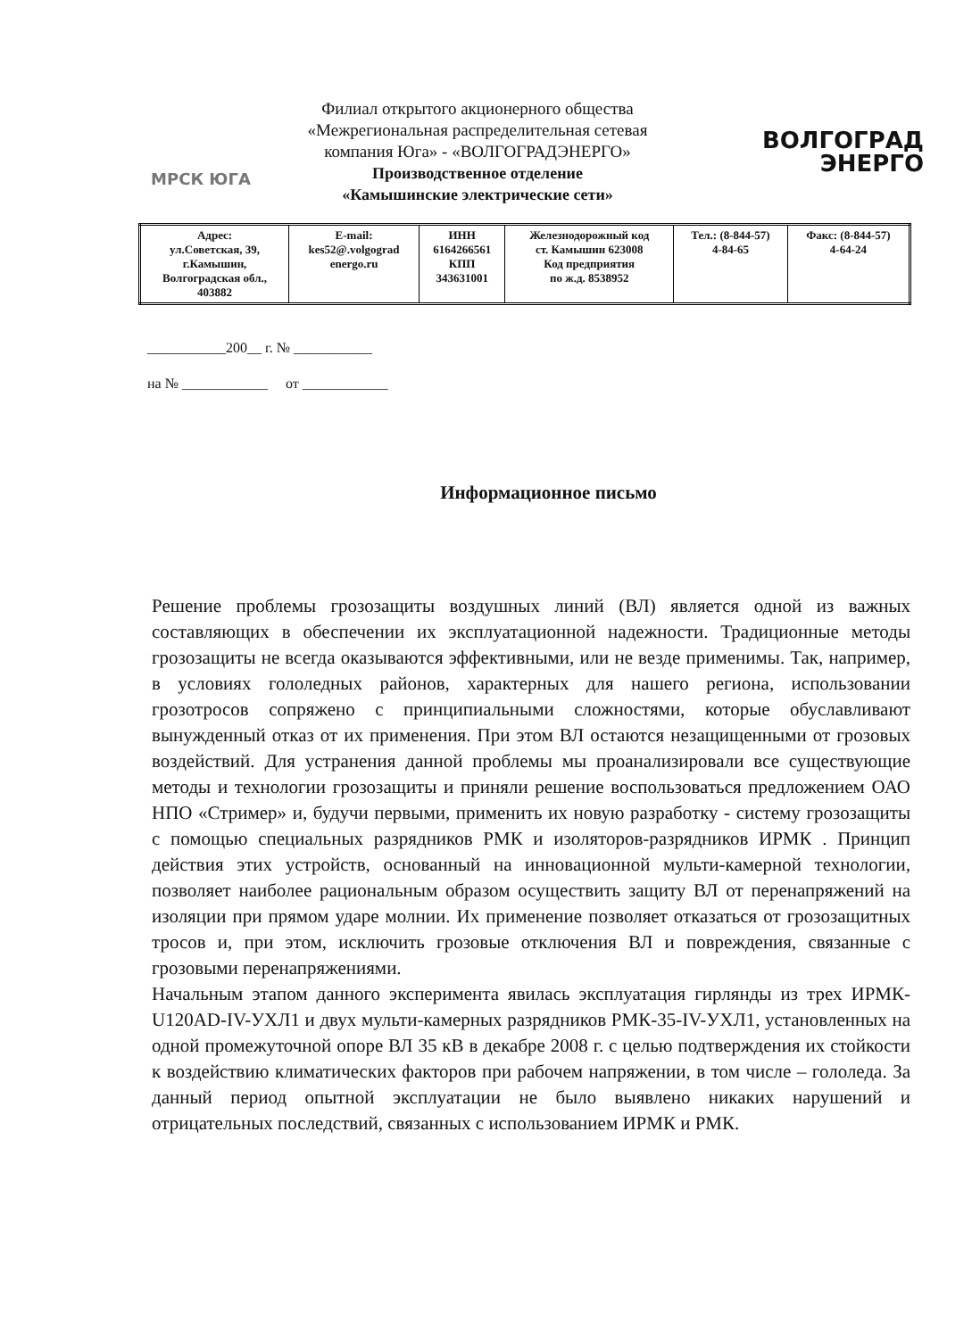МРСК ЮГА
Филиал открытого акционерного общества
«Межрегиональная распределительная сетевая
компания Юга» - «ВОЛГОГРАДЭНЕРГО»
Производственное отделение
«Камышинские электрические сети»
ВОЛГОГРАД
ЭНЕРГО
| Адрес: ул.Советская, 39, г.Камышин, Волгоградская обл., 403882 | E-mail: kes52@.volgograd energo.ru | ИНН 6164266561 КПП 343631001 | Железнодорожный код ст. Камышин 623008 Код предприятия по ж.д. 8538952 | Тел.: (8-844-57) 4-84-65 | Факс: (8-844-57) 4-64-24 |
___________200__ г. № ___________
на № ____________ от ____________
Информационное письмо
Решение проблемы грозозащиты воздушных линий (ВЛ) является одной из важных составляющих в обеспечении их эксплуатационной надежности. Традиционные методы грозозащиты не всегда оказываются эффективными, или не везде применимы. Так, например, в условиях гололедных районов, характерных для нашего региона, использовании грозотросов сопряжено с принципиальными сложностями, которые обуславливают вынужденный отказ от их применения. При этом ВЛ остаются незащищенными от грозовых воздействий. Для устранения данной проблемы мы проанализировали все существующие методы и технологии грозозащиты и приняли решение воспользоваться предложением ОАО НПО «Стример» и, будучи первыми, применить их новую разработку - систему грозозащиты с помощью специальных разрядников РМК и изоляторов-разрядников ИРМК . Принцип действия этих устройств, основанный на инновационной мульти-камерной технологии, позволяет наиболее рациональным образом осуществить защиту ВЛ от перенапряжений на изоляции при прямом ударе молнии. Их применение позволяет отказаться от грозозащитных тросов и, при этом, исключить грозовые отключения ВЛ и повреждения, связанные с грозовыми перенапряжениями.
Начальным этапом данного эксперимента явилась эксплуатация гирлянды из трех ИРМК-U120AD-IV-УХЛ1 и двух мульти-камерных разрядников РМК-35-IV-УХЛ1, установленных на одной промежуточной опоре ВЛ 35 кВ в декабре 2008 г. с целью подтверждения их стойкости к воздействию климатических факторов при рабочем напряжении, в том числе – гололеда. За данный период опытной эксплуатации не было выявлено никаких нарушений и отрицательных последствий, связанных с использованием ИРМК и РМК.